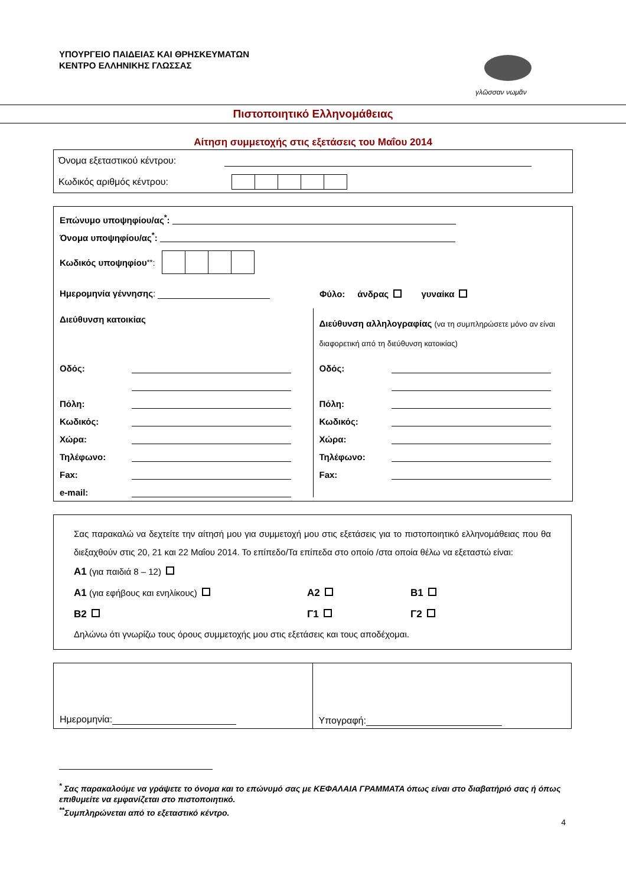ΥΠΟΥΡΓΕΙΟ ΠΑΙΔΕΙΑΣ ΚΑΙ ΘΡΗΣΚΕΥΜΑΤΩΝ
ΚΕΝΤΡΟ ΕΛΛΗΝΙΚΗΣ ΓΛΩΣΣΑΣ
γλῶσσαν νωμᾶν
Πιστοποιητικό Ελληνομάθειας
Αίτηση συμμετοχής στις εξετάσεις του Μαΐου 2014
Όνομα εξεταστικού κέντρου:
Κωδικός αριθμός κέντρου:
Επώνυμο υποψηφίου/ας<sup>*</sup>:
Όνομα υποψηφίου/ας<sup>*</sup>:
Κωδικός υποψηφίου<sup>**</sup>:
Ημερομηνία γέννησης: Φύλο: άνδρας γυναίκα
Διεύθυνση κατοικίας
Οδός:
Πόλη:
Κωδικός:
Χώρα:
Τηλέφωνο:
Fax:
e-mail:
Διεύθυνση αλληλογραφίας (να τη συμπληρώσετε μόνο αν είναι διαφορετική από τη διεύθυνση κατοικίας)
Οδός:
Πόλη:
Κωδικός:
Χώρα:
Τηλέφωνο:
Fax:
Σας παρακαλώ να δεχτείτε την αίτησή μου για συμμετοχή μου στις εξετάσεις για το πιστοποιητικό ελληνομάθειας που θα διεξαχθούν στις 20, 21 και 22 Μαΐου 2014. Το επίπεδο/Τα επίπεδα στο οποίο /στα οποία θέλω να εξεταστώ είναι:
A1 (για παιδιά 8 – 12)
A1 (για εφήβους και ενηλίκους) A2 B1
B2 Γ1 Γ2
Δηλώνω ότι γνωρίζω τους όρους συμμετοχής μου στις εξετάσεις και τους αποδέχομαι.
Ημερομηνία: Υπογραφή:
<sup>*</sup> Σας παρακαλούμε να γράψετε το όνομα και το επώνυμό σας με ΚΕΦΑΛΑΙΑ ΓΡΑΜΜΑΤΑ όπως είναι στο διαβατήριό σας ή όπως επιθυμείτε να εμφανίζεται στο πιστοποιητικό.
<sup>**</sup> Συμπληρώνεται από το εξεταστικό κέντρο.
4